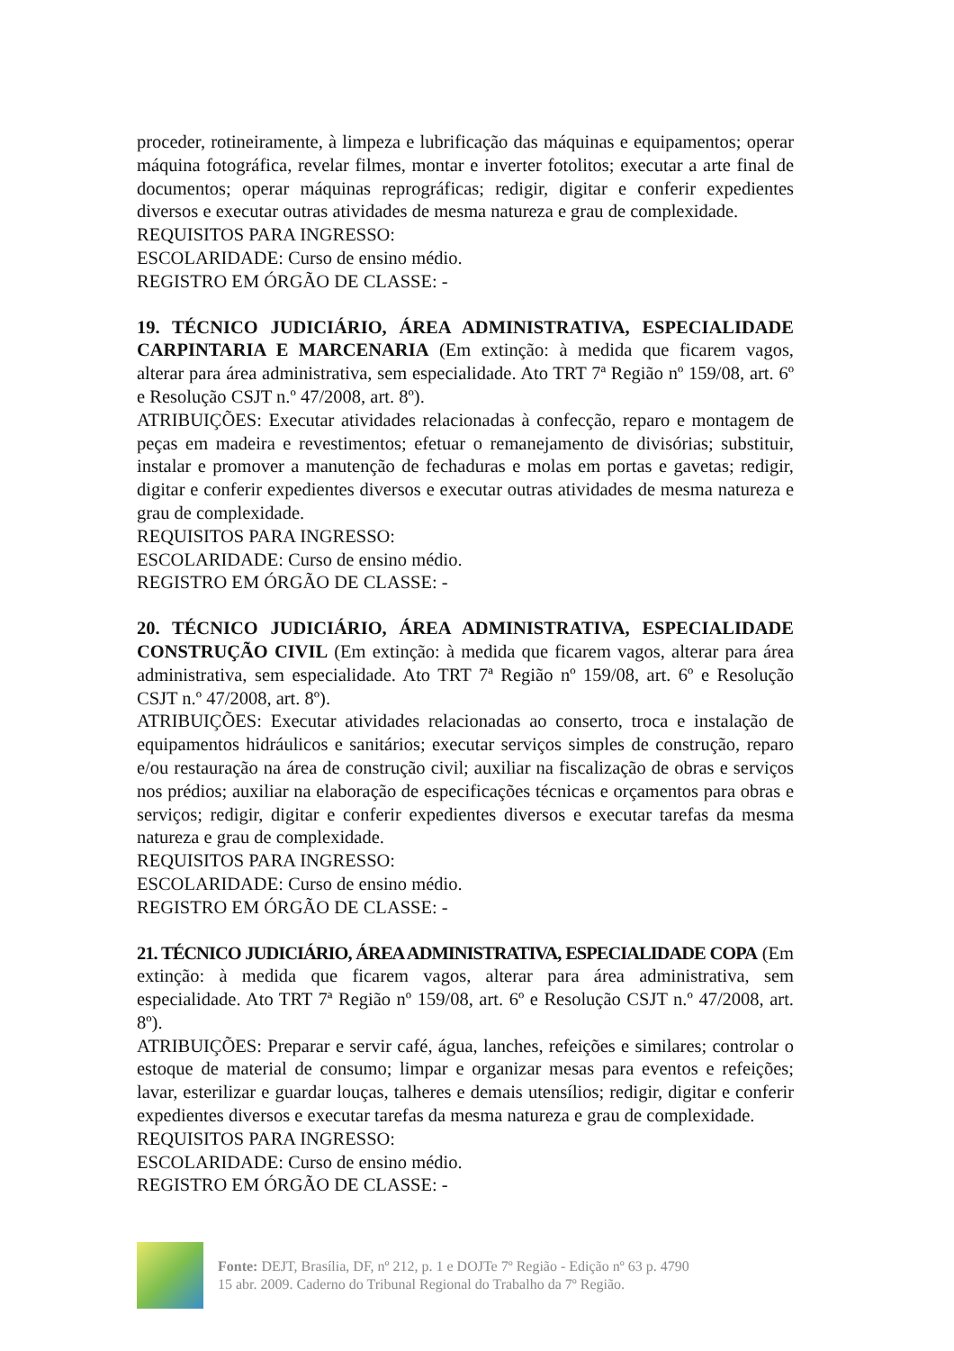proceder, rotineiramente, à limpeza e lubrificação das máquinas e equipamentos; operar máquina fotográfica, revelar filmes, montar e inverter fotolitos; executar a arte final de documentos; operar máquinas reprográficas; redigir, digitar e conferir expedientes diversos e executar outras atividades de mesma natureza e grau de complexidade.
REQUISITOS PARA INGRESSO:
ESCOLARIDADE: Curso de ensino médio.
REGISTRO EM ÓRGÃO DE CLASSE: -
19. TÉCNICO JUDICIÁRIO, ÁREA ADMINISTRATIVA, ESPECIALIDADE CARPINTARIA E MARCENARIA (Em extinção: à medida que ficarem vagos, alterar para área administrativa, sem especialidade. Ato TRT 7ª Região nº 159/08, art. 6º e Resolução CSJT n.º 47/2008, art. 8º).
ATRIBUIÇÕES: Executar atividades relacionadas à confecção, reparo e montagem de peças em madeira e revestimentos; efetuar o remanejamento de divisórias; substituir, instalar e promover a manutenção de fechaduras e molas em portas e gavetas; redigir, digitar e conferir expedientes diversos e executar outras atividades de mesma natureza e grau de complexidade.
REQUISITOS PARA INGRESSO:
ESCOLARIDADE: Curso de ensino médio.
REGISTRO EM ÓRGÃO DE CLASSE: -
20. TÉCNICO JUDICIÁRIO, ÁREA ADMINISTRATIVA, ESPECIALIDADE CONSTRUÇÃO CIVIL (Em extinção: à medida que ficarem vagos, alterar para área administrativa, sem especialidade. Ato TRT 7ª Região nº 159/08, art. 6º e Resolução CSJT n.º 47/2008, art. 8º).
ATRIBUIÇÕES: Executar atividades relacionadas ao conserto, troca e instalação de equipamentos hidráulicos e sanitários; executar serviços simples de construção, reparo e/ou restauração na área de construção civil; auxiliar na fiscalização de obras e serviços nos prédios; auxiliar na elaboração de especificações técnicas e orçamentos para obras e serviços; redigir, digitar e conferir expedientes diversos e executar tarefas da mesma natureza e grau de complexidade.
REQUISITOS PARA INGRESSO:
ESCOLARIDADE: Curso de ensino médio.
REGISTRO EM ÓRGÃO DE CLASSE: -
21. TÉCNICO JUDICIÁRIO, ÁREA ADMINISTRATIVA, ESPECIALIDADE COPA (Em extinção: à medida que ficarem vagos, alterar para área administrativa, sem especialidade. Ato TRT 7ª Região nº 159/08, art. 6º e Resolução CSJT n.º 47/2008, art. 8º).
ATRIBUIÇÕES: Preparar e servir café, água, lanches, refeições e similares; controlar o estoque de material de consumo; limpar e organizar mesas para eventos e refeições; lavar, esterilizar e guardar louças, talheres e demais utensílios; redigir, digitar e conferir expedientes diversos e executar tarefas da mesma natureza e grau de complexidade.
REQUISITOS PARA INGRESSO:
ESCOLARIDADE: Curso de ensino médio.
REGISTRO EM ÓRGÃO DE CLASSE: -
Fonte: DEJT, Brasília, DF, nº 212, p. 1 e DOJTe 7º Região - Edição nº 63 p. 4790
15 abr. 2009. Caderno do Tribunal Regional do Trabalho da 7º Região.